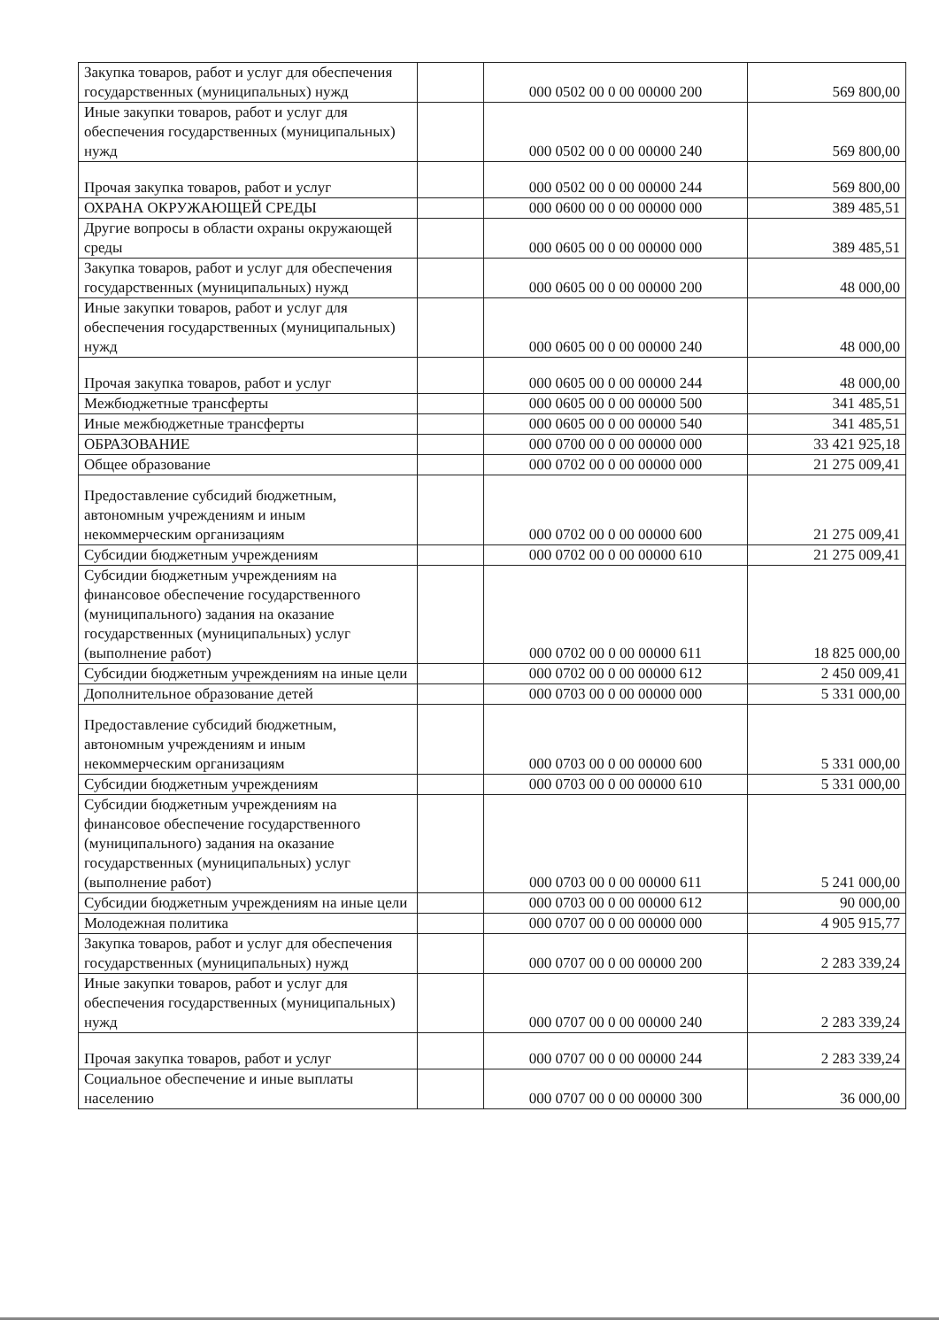| Закупка товаров, работ и услуг для обеспечения государственных (муниципальных) нужд | | 000 0502 00 0 00 00000 200 | 569 800,00 |
| Иные закупки товаров, работ и услуг для обеспечения государственных (муниципальных) нужд | | 000 0502 00 0 00 00000 240 | 569 800,00 |
| Прочая закупка товаров, работ и услуг | | 000 0502 00 0 00 00000 244 | 569 800,00 |
| ОХРАНА ОКРУЖАЮЩЕЙ СРЕДЫ | | 000 0600 00 0 00 00000 000 | 389 485,51 |
| Другие вопросы в области охраны окружающей среды | | 000 0605 00 0 00 00000 000 | 389 485,51 |
| Закупка товаров, работ и услуг для обеспечения государственных (муниципальных) нужд | | 000 0605 00 0 00 00000 200 | 48 000,00 |
| Иные закупки товаров, работ и услуг для обеспечения государственных (муниципальных) нужд | | 000 0605 00 0 00 00000 240 | 48 000,00 |
| Прочая закупка товаров, работ и услуг | | 000 0605 00 0 00 00000 244 | 48 000,00 |
| Межбюджетные трансферты | | 000 0605 00 0 00 00000 500 | 341 485,51 |
| Иные межбюджетные трансферты | | 000 0605 00 0 00 00000 540 | 341 485,51 |
| ОБРАЗОВАНИЕ | | 000 0700 00 0 00 00000 000 | 33 421 925,18 |
| Общее образование | | 000 0702 00 0 00 00000 000 | 21 275 009,41 |
| Предоставление субсидий бюджетным, автономным учреждениям и иным некоммерческим организациям | | 000 0702 00 0 00 00000 600 | 21 275 009,41 |
| Субсидии бюджетным учреждениям | | 000 0702 00 0 00 00000 610 | 21 275 009,41 |
| Субсидии бюджетным учреждениям на финансовое обеспечение государственного (муниципального) задания на оказание государственных (муниципальных) услуг (выполнение работ) | | 000 0702 00 0 00 00000 611 | 18 825 000,00 |
| Субсидии бюджетным учреждениям на иные цели | | 000 0702 00 0 00 00000 612 | 2 450 009,41 |
| Дополнительное образование детей | | 000 0703 00 0 00 00000 000 | 5 331 000,00 |
| Предоставление субсидий бюджетным, автономным учреждениям и иным некоммерческим организациям | | 000 0703 00 0 00 00000 600 | 5 331 000,00 |
| Субсидии бюджетным учреждениям | | 000 0703 00 0 00 00000 610 | 5 331 000,00 |
| Субсидии бюджетным учреждениям на финансовое обеспечение государственного (муниципального) задания на оказание государственных (муниципальных) услуг (выполнение работ) | | 000 0703 00 0 00 00000 611 | 5 241 000,00 |
| Субсидии бюджетным учреждениям на иные цели | | 000 0703 00 0 00 00000 612 | 90 000,00 |
| Молодежная политика | | 000 0707 00 0 00 00000 000 | 4 905 915,77 |
| Закупка товаров, работ и услуг для обеспечения государственных (муниципальных) нужд | | 000 0707 00 0 00 00000 200 | 2 283 339,24 |
| Иные закупки товаров, работ и услуг для обеспечения государственных (муниципальных) нужд | | 000 0707 00 0 00 00000 240 | 2 283 339,24 |
| Прочая закупка товаров, работ и услуг | | 000 0707 00 0 00 00000 244 | 2 283 339,24 |
| Социальное обеспечение и иные выплаты населению | | 000 0707 00 0 00 00000 300 | 36 000,00 |